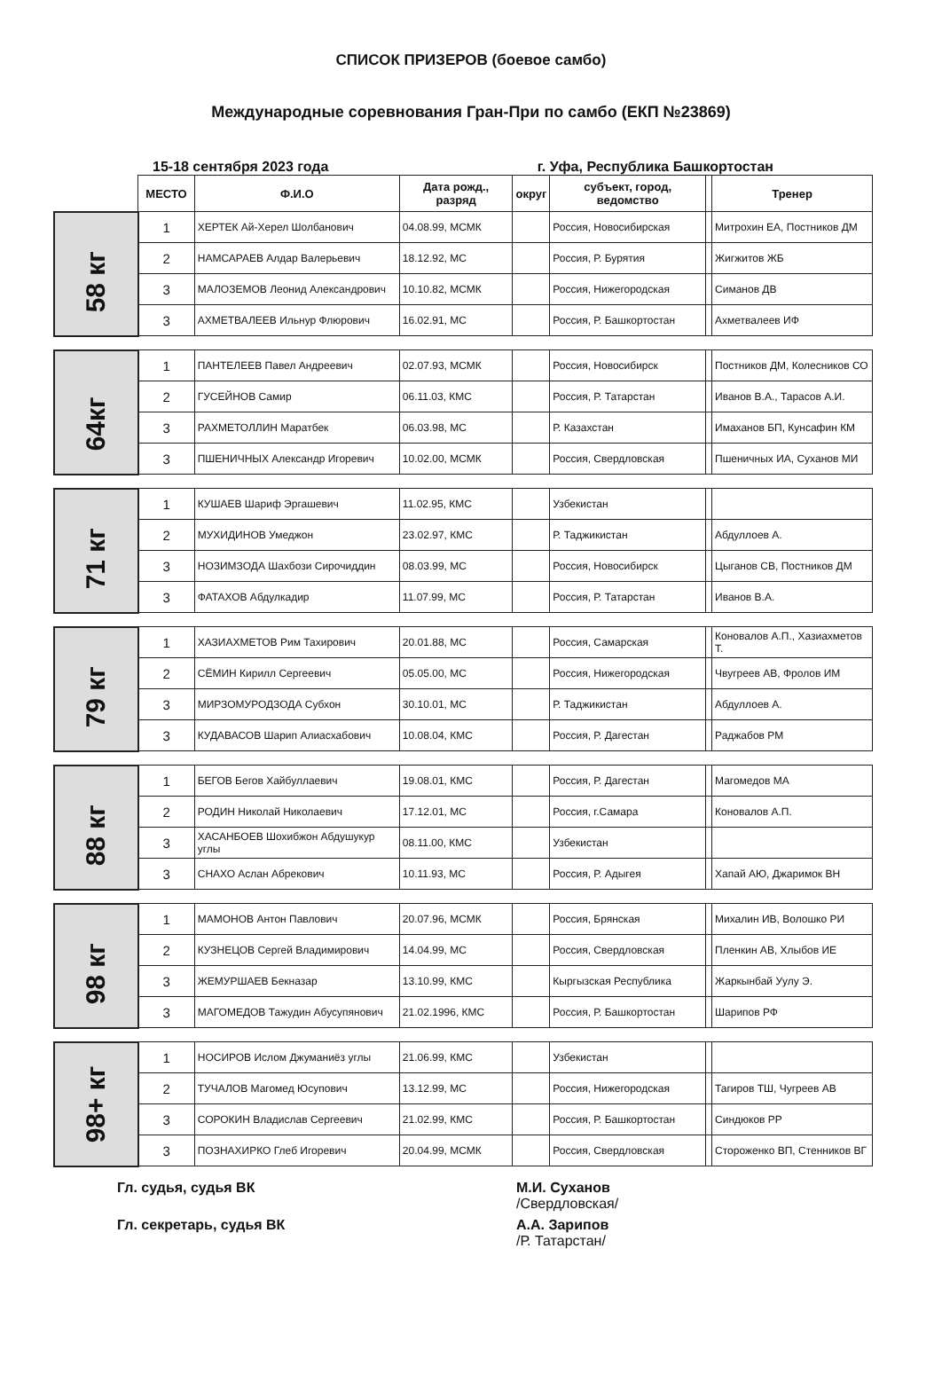СПИСОК ПРИЗЕРОВ (боевое самбо)
Международные соревнования Гран-При по самбо (ЕКП №23869)
15-18 сентября 2023 года г. Уфа, Республика Башкортостан
| | МЕСТО | Ф.И.О | Дата рожд., разряд | округ | субъект, город, ведомство | | Тренер |
| 58 кг | 1 | ХЕРТЕК Ай-Херел Шолбанович | 04.08.99, МСМК | | Россия, Новосибирская | | Митрохин ЕА, Постников ДМ |
| | 2 | НАМСАРАЕВ Алдар Валерьевич | 18.12.92, МС | | Россия, Р. Бурятия | | Жигжитов ЖБ |
| | 3 | МАЛОЗЕМОВ Леонид Александрович | 10.10.82, МСМК | | Россия, Нижегородская | | Симанов ДВ |
| | 3 | АХМЕТВАЛЕЕВ Ильнур Флюрович | 16.02.91, МС | | Россия, Р. Башкортостан | | Ахметвалеев ИФ |
| 64кг | 1 | ПАНТЕЛЕЕВ Павел Андреевич | 02.07.93, МСМК | | Россия, Новосибирск | | Постников ДМ, Колесников СО |
| | 2 | ГУСЕЙНОВ Самир | 06.11.03, КМС | | Россия, Р. Татарстан | | Иванов В.А., Тарасов А.И. |
| | 3 | РАХМЕТОЛЛИН Маратбек | 06.03.98, МС | | Р. Казахстан | | Имаханов БП, Кунсафин КМ |
| | 3 | ПШЕНИЧНЫХ Александр Игоревич | 10.02.00, МСМК | | Россия, Свердловская | | Пшеничных ИА, Суханов МИ |
| 71 кг | 1 | КУШАЕВ Шариф Эргашевич | 11.02.95, КМС | | Узбекистан | | |
| | 2 | МУХИДИНОВ Умеджон | 23.02.97, КМС | | Р. Таджикистан | | Абдуллоев А. |
| | 3 | НОЗИМЗОДА Шахбози Сирочиддин | 08.03.99, МС | | Россия, Новосибирск | | Цыганов СВ, Постников ДМ |
| | 3 | ФАТАХОВ Абдулкадир | 11.07.99, МС | | Россия, Р. Татарстан | | Иванов В.А. |
| 79 кг | 1 | ХАЗИАХМЕТОВ Рим Тахирович | 20.01.88, МС | | Россия, Самарская | | Коновалов А.П., Хазиахметов Т. |
| | 2 | СЁМИН Кирилл Сергеевич | 05.05.00, МС | | Россия, Нижегородская | | Чвугреев АВ, Фролов ИМ |
| | 3 | МИРЗОМУРОДЗОДА Субхон | 30.10.01, МС | | Р. Таджикистан | | Абдуллоев А. |
| | 3 | КУДАВАСОВ Шарип Алиасхабович | 10.08.04, КМС | | Россия, Р. Дагестан | | Раджабов РМ |
| 88 кг | 1 | БЕГОВ Бегов Хайбуллаевич | 19.08.01, КМС | | Россия, Р. Дагестан | | Магомедов МА |
| | 2 | РОДИН Николай Николаевич | 17.12.01, МС | | Россия, г.Самара | | Коновалов А.П. |
| | 3 | ХАСАНБОЕВ Шохибжон Абдушукур углы | 08.11.00, КМС | | Узбекистан | | |
| | 3 | СНАХО Аслан Абрекович | 10.11.93, МС | | Россия, Р. Адыгея | | Хапай АЮ, Джаримок ВН |
| 98 кг | 1 | МАМОНОВ Антон Павлович | 20.07.96, МСМК | | Россия, Брянская | | Михалин ИВ, Волошко РИ |
| | 2 | КУЗНЕЦОВ Сергей Владимирович | 14.04.99, МС | | Россия, Свердловская | | Пленкин АВ, Хлыбов ИЕ |
| | 3 | ЖЕМУРШАЕВ Бекназар | 13.10.99, КМС | | Кыргызская Республика | | Жаркынбай Уулу Э. |
| | 3 | МАГОМЕДОВ Тажудин Абусупянович | 21.02.1996, КМС | | Россия, Р. Башкортостан | | Шарипов РФ |
| 98+ кг | 1 | НОСИРОВ Ислом Джуманиёз углы | 21.06.99, КМС | | Узбекистан | | |
| | 2 | ТУЧАЛОВ Магомед Юсупович | 13.12.99, МС | | Россия, Нижегородская | | Тагиров ТШ, Чугреев АВ |
| | 3 | СОРОКИН Владислав Сергеевич | 21.02.99, КМС | | Россия, Р. Башкортостан | | Синдюков РР |
| | 3 | ПОЗНАХИРКО Глеб Игоревич | 20.04.99, МСМК | | Россия, Свердловская | | Стороженко ВП, Стенников ВГ |
Гл. судья, судья ВК
М.И. Суханов
/Свердловская/
Гл. секретарь, судья ВК
А.А. Зарипов
/Р. Татарстан/